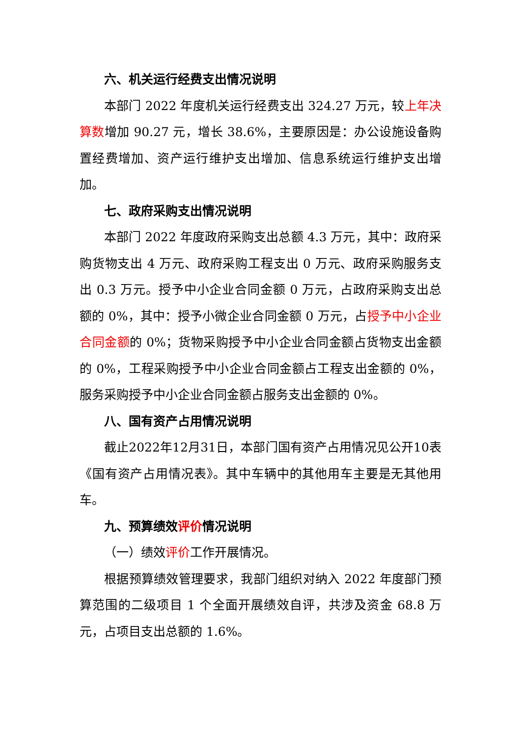六、机关运行经费支出情况说明
本部门 2022 年度机关运行经费支出 324.27 万元，较上年决算数增加 90.27 元，增长 38.6%，主要原因是：办公设施设备购置经费增加、资产运行维护支出增加、信息系统运行维护支出增加。
七、政府采购支出情况说明
本部门 2022 年度政府采购支出总额 4.3 万元，其中：政府采购货物支出 4 万元、政府采购工程支出 0 万元、政府采购服务支出 0.3 万元。授予中小企业合同金额 0 万元，占政府采购支出总额的 0%，其中：授予小微企业合同金额 0 万元，占授予中小企业合同金额的 0%；货物采购授予中小企业合同金额占货物支出金额的 0%，工程采购授予中小企业合同金额占工程支出金额的 0%，服务采购授予中小企业合同金额占服务支出金额的 0%。
八、国有资产占用情况说明
截止2022年12月31日，本部门国有资产占用情况见公开10表《国有资产占用情况表》。其中车辆中的其他用车主要是无其他用车。
九、预算绩效评价情况说明
（一）绩效评价工作开展情况。
根据预算绩效管理要求，我部门组织对纳入 2022 年度部门预算范围的二级项目 1 个全面开展绩效自评，共涉及资金 68.8 万元，占项目支出总额的 1.6%。